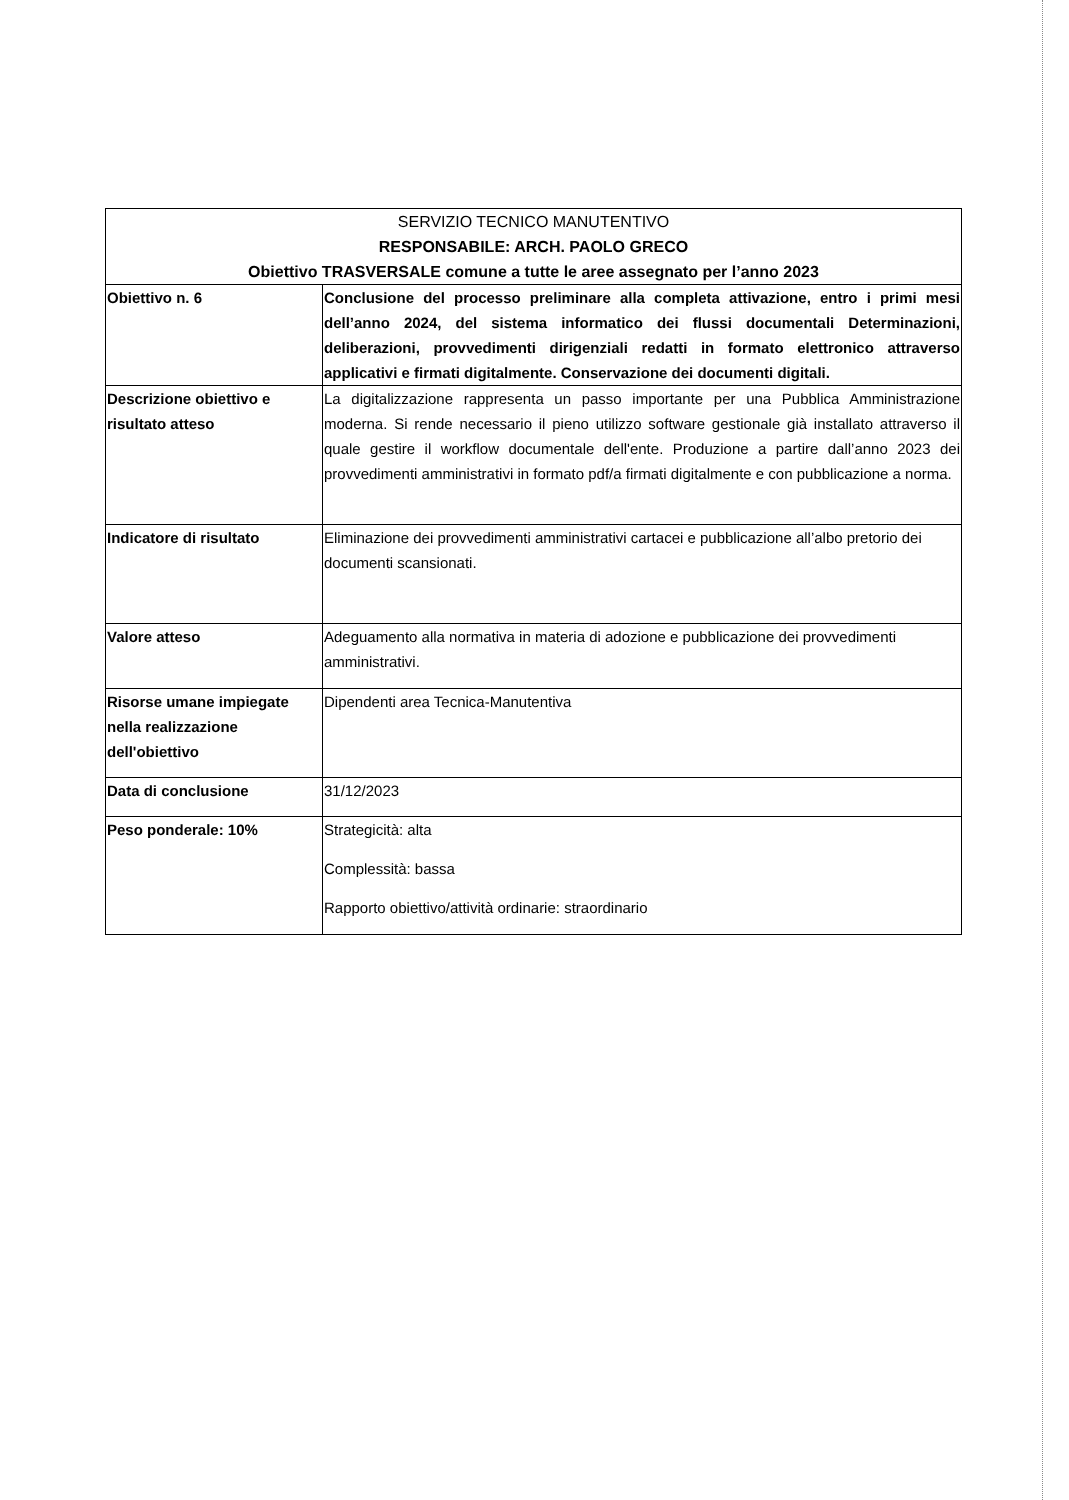| SERVIZIO TECNICO MANUTENTIVO RESPONSABILE: ARCH. PAOLO GRECO Obiettivo TRASVERSALE comune a tutte le aree assegnato per l’anno 2023 | |
| --- | --- |
| Obiettivo n. 6 | Conclusione del processo preliminare alla completa attivazione, entro i primi mesi dell’anno 2024, del sistema informatico dei flussi documentali Determinazioni, deliberazioni, provvedimenti dirigenziali redatti in formato elettronico attraverso applicativi e firmati digitalmente. Conservazione dei documenti digitali. |
| Descrizione obiettivo e risultato atteso | La digitalizzazione rappresenta un passo importante per una Pubblica Amministrazione moderna. Si rende necessario il pieno utilizzo software gestionale già installato attraverso il quale gestire il workflow documentale dell'ente. Produzione a partire dall’anno 2023 dei provvedimenti amministrativi in formato pdf/a firmati digitalmente e con pubblicazione a norma. |
| Indicatore di risultato | Eliminazione dei provvedimenti amministrativi cartacei e pubblicazione all’albo pretorio dei documenti scansionati. |
| Valore atteso | Adeguamento alla normativa in materia di adozione e pubblicazione dei provvedimenti amministrativi. |
| Risorse umane impiegate nella realizzazione dell'obiettivo | Dipendenti area Tecnica-Manutentiva |
| Data di conclusione | 31/12/2023 |
| Peso ponderale: 10% | Strategicità: alta Complessità: bassa Rapporto obiettivo/attività ordinarie: straordinario |